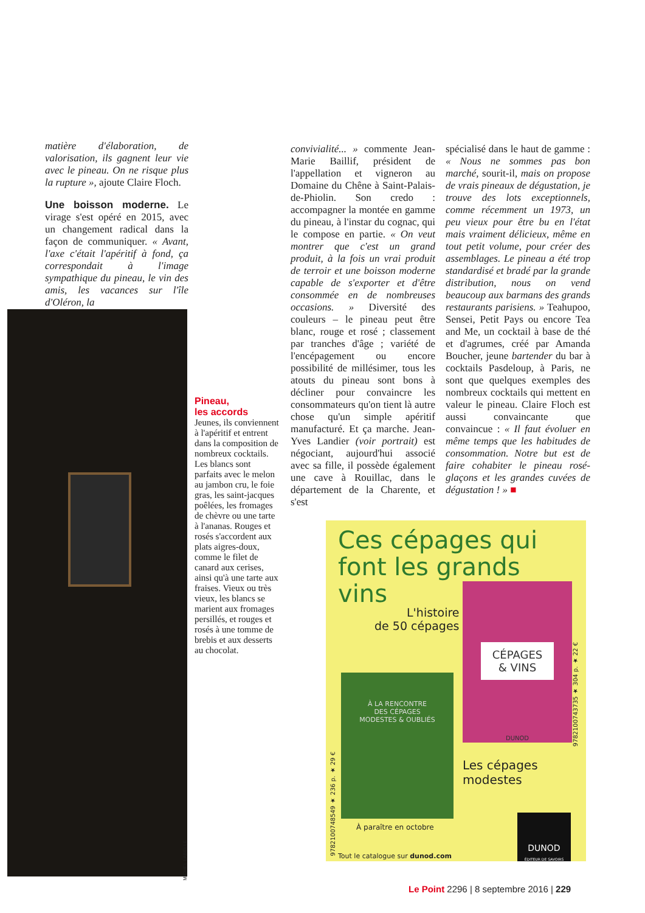matière d'élaboration, de valorisation, ils gagnent leur vie avec le pineau. On ne risque plus la rupture », ajoute Claire Floch.
Une boisson moderne. Le virage s'est opéré en 2015, avec un changement radical dans la façon de communiquer. « Avant, l'axe c'était l'apéritif à fond, ça correspondait à l'image sympathique du pineau, le vin des amis, les vacances sur l'île d'Oléron, la
MICHEL LABELLE
Pineau,
les accords
Jeunes, ils conviennent à l'apéritif et entrent dans la composition de nombreux cocktails. Les blancs sont parfaits avec le melon au jambon cru, le foie gras, les saint-jacques poêlées, les fromages de chèvre ou une tarte à l'ananas. Rouges et rosés s'accordent aux plats aigres-doux, comme le filet de canard aux cerises, ainsi qu'à une tarte aux fraises. Vieux ou très vieux, les blancs se marient aux fromages persillés, et rouges et rosés à une tomme de brebis et aux desserts au chocolat.
convivialité... » commente Jean-Marie Baillif, président de l'appellation et vigneron au Domaine du Chêne à Saint-Palais-de-Phiolin. Son credo : accompagner la montée en gamme du pineau, à l'instar du cognac, qui le compose en partie. « On veut montrer que c'est un grand produit, à la fois un vrai produit de terroir et une boisson moderne capable de s'exporter et d'être consommée en de nombreuses occasions. » Diversité des couleurs – le pineau peut être blanc, rouge et rosé ; classement par tranches d'âge ; variété de l'encépagement ou encore possibilité de millésimer, tous les atouts du pineau sont bons à décliner pour convaincre les consommateurs qu'on tient là autre chose qu'un simple apéritif manufacturé. Et ça marche. Jean-Yves Landier (voir portrait) est négociant, aujourd'hui associé avec sa fille, il possède également une cave à Rouillac, dans le département de la Charente, et s'est
spécialisé dans le haut de gamme : « Nous ne sommes pas bon marché, sourit-il, mais on propose de vrais pineaux de dégustation, je trouve des lots exceptionnels, comme récemment un 1973, un peu vieux pour être bu en l'état mais vraiment délicieux, même en tout petit volume, pour créer des assemblages. Le pineau a été trop standardisé et bradé par la grande distribution, nous on vend beaucoup aux barmans des grands restaurants parisiens. » Teahupoo, Sensei, Petit Pays ou encore Tea and Me, un cocktail à base de thé et d'agrumes, créé par Amanda Boucher, jeune bartender du bar à cocktails Pasdeloup, à Paris, ne sont que quelques exemples des nombreux cocktails qui mettent en valeur le pineau. Claire Floch est aussi convaincante que convaincue : « Il faut évoluer en même temps que les habitudes de consommation. Notre but est de faire cohabiter le pineau rosé-glaçons et les grandes cuvées de dégustation ! » ■
Ces cépages qui font les grands vins
L'histoire
de 50 cépages
CÉPAGES
& VINS
DUNOD
9782100743735 ★ 304 p. ★ 22 €
À LA RENCONTRE
DES CÉPAGES
MODESTES & OUBLIÉS
9782100748549 ★ 236 p. ★ 29 €
Les cépages
modestes
À paraître en octobre
Tout le catalogue sur dunod.com
DUNOD
ÉDITEUR DE SAVOIRS
Le Point 2296 | 8 septembre 2016 | 229